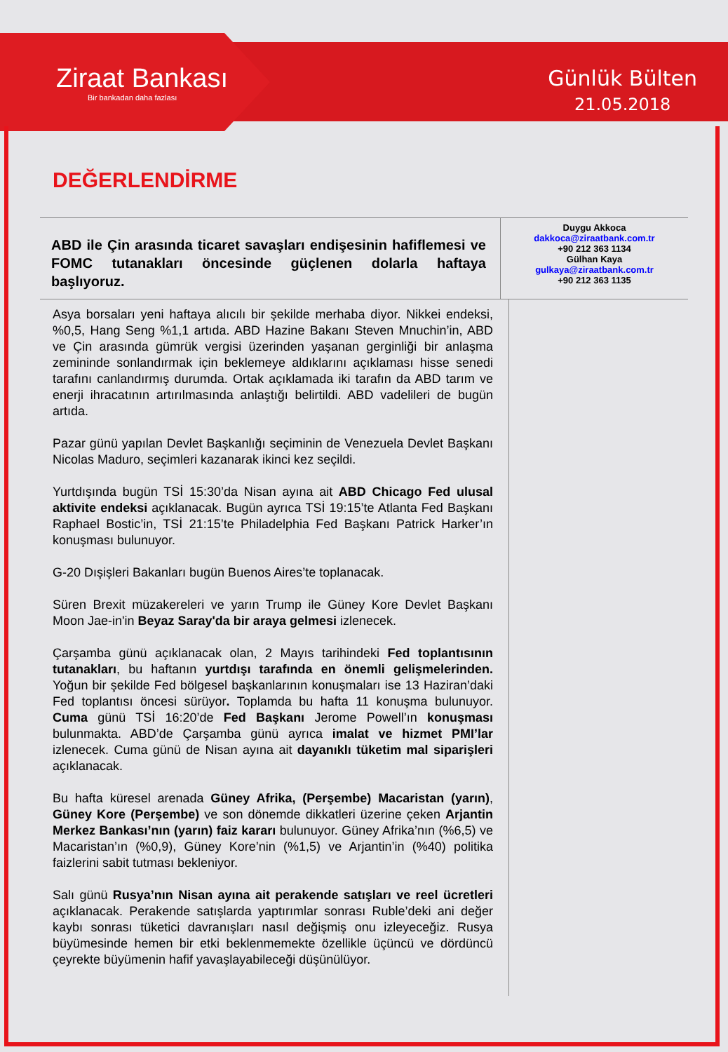Ziraat Bankası
Bir bankadan daha fazlası
Günlük Bülten
21.05.2018
DEĞERLENDİRME
ABD ile Çin arasında ticaret savaşları endişesinin hafiflemesi ve FOMC tutanakları öncesinde güçlenen dolarla haftaya başlıyoruz.
Duygu Akkoca
dakkoca@ziraatbank.com.tr
+90 212 363 1134
Gülhan Kaya
gulkaya@ziraatbank.com.tr
+90 212 363 1135
Asya borsaları yeni haftaya alıcılı bir şekilde merhaba diyor. Nikkei endeksi, %0,5, Hang Seng %1,1 artıda. ABD Hazine Bakanı Steven Mnuchin’in, ABD ve Çin arasında gümrük vergisi üzerinden yaşanan gerginliği bir anlaşma zemininde sonlandırmak için beklemeye aldıklarını açıklaması hisse senedi tarafını canlandırmış durumda. Ortak açıklamada iki tarafın da ABD tarım ve enerji ihracatının artırılmasında anlaştığı belirtildi. ABD vadelileri de bugün artıda.
Pazar günü yapılan Devlet Başkanlığı seçiminin de Venezuela Devlet Başkanı Nicolas Maduro, seçimleri kazanarak ikinci kez seçildi.
Yurtdışında bugün TSİ 15:30’da Nisan ayına ait ABD Chicago Fed ulusal aktivite endeksi açıklanacak. Bugün ayrıca TSİ 19:15’te Atlanta Fed Başkanı Raphael Bostic’in, TSİ 21:15’te Philadelphia Fed Başkanı Patrick Harker’ın konuşması bulunuyor.
G-20 Dışişleri Bakanları bugün Buenos Aires’te toplanacak.
Süren Brexit müzakereleri ve yarın Trump ile Güney Kore Devlet Başkanı Moon Jae-in'in Beyaz Saray'da bir araya gelmesi izlenecek.
Çarşamba günü açıklanacak olan, 2 Mayıs tarihindeki Fed toplantısının tutanakları, bu haftanın yurtdışı tarafında en önemli gelişmelerinden. Yoğun bir şekilde Fed bölgesel başkanlarının konuşmaları ise 13 Haziran’daki Fed toplantısı öncesi sürüyor. Toplamda bu hafta 11 konuşma bulunuyor. Cuma günü TSİ 16:20’de Fed Başkanı Jerome Powell’ın konuşması bulunmakta. ABD’de Çarşamba günü ayrıca imalat ve hizmet PMI’lar izlenecek. Cuma günü de Nisan ayına ait dayanıklı tüketim mal siparişleri açıklanacak.
Bu hafta küresel arenada Güney Afrika, (Perşembe) Macaristan (yarın), Güney Kore (Perşembe) ve son dönemde dikkatleri üzerine çeken Arjantin Merkez Bankası’nın (yarın) faiz kararı bulunuyor. Güney Afrika’nın (%6,5) ve Macaristan’ın (%0,9), Güney Kore’nin (%1,5) ve Arjantin’in (%40) politika faizlerini sabit tutması bekleniyor.
Salı günü Rusya’nın Nisan ayına ait perakende satışları ve reel ücretleri açıklanacak. Perakende satışlarda yaptırımlar sonrası Ruble’deki ani değer kaybı sonrası tüketici davranışları nasıl değişmiş onu izleyeceğiz. Rusya büyümesinde hemen bir etki beklenmemekte özellikle üçüncü ve dördüncü çeyrekte büyümenin hafif yavaşlayabileceği düşünülüyor.